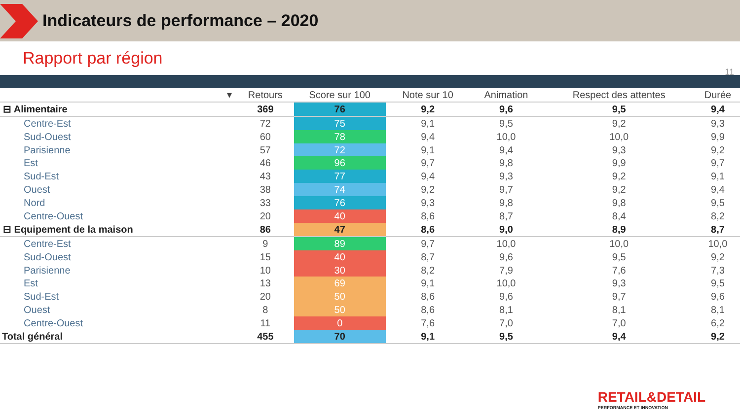Indicateurs de performance – 2020
Rapport par région
11
| ▾ | Retours | Score sur 100 | Note sur 10 | Animation | Respect des attentes | Durée |
| --- | --- | --- | --- | --- | --- | --- |
| ⊟ Alimentaire | 369 | 76 | 9,2 | 9,6 | 9,5 | 9,4 |
| Centre-Est | 72 | 75 | 9,1 | 9,5 | 9,2 | 9,3 |
| Sud-Ouest | 60 | 78 | 9,4 | 10,0 | 10,0 | 9,9 |
| Parisienne | 57 | 72 | 9,1 | 9,4 | 9,3 | 9,2 |
| Est | 46 | 96 | 9,7 | 9,8 | 9,9 | 9,7 |
| Sud-Est | 43 | 77 | 9,4 | 9,3 | 9,2 | 9,1 |
| Ouest | 38 | 74 | 9,2 | 9,7 | 9,2 | 9,4 |
| Nord | 33 | 76 | 9,3 | 9,8 | 9,8 | 9,5 |
| Centre-Ouest | 20 | 40 | 8,6 | 8,7 | 8,4 | 8,2 |
| ⊟ Equipement de la maison | 86 | 47 | 8,6 | 9,0 | 8,9 | 8,7 |
| Centre-Est | 9 | 89 | 9,7 | 10,0 | 10,0 | 10,0 |
| Sud-Ouest | 15 | 40 | 8,7 | 9,6 | 9,5 | 9,2 |
| Parisienne | 10 | 30 | 8,2 | 7,9 | 7,6 | 7,3 |
| Est | 13 | 69 | 9,1 | 10,0 | 9,3 | 9,5 |
| Sud-Est | 20 | 50 | 8,6 | 9,6 | 9,7 | 9,6 |
| Ouest | 8 | 50 | 8,6 | 8,1 | 8,1 | 8,1 |
| Centre-Ouest | 11 | 0 | 7,6 | 7,0 | 7,0 | 6,2 |
| Total général | 455 | 70 | 9,1 | 9,5 | 9,4 | 9,2 |
RETAIL&DETAIL
PERFORMANCE ET INNOVATION